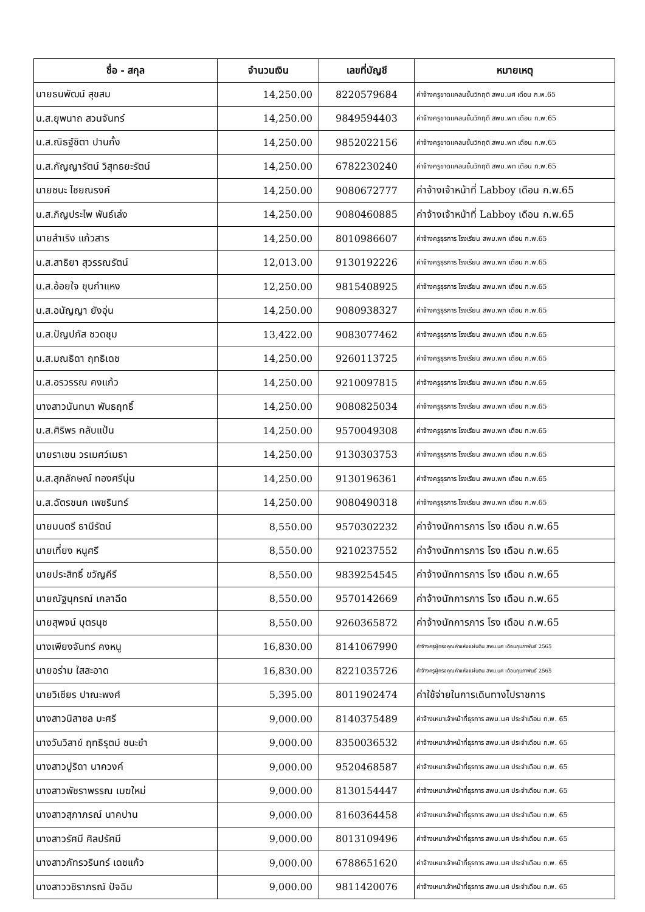| ชื่อ - สกุล | จำนวนเงิน | เลขที่บัญชี | หมายเหตุ |
| --- | --- | --- | --- |
| นายธนพัฒน์ สุขสม | 14,250.00 | 8220579684 | ค่าจ้างครูขาดแคลนขั้นวิกฤติ สพม.นศ เดือน ก.พ.65 |
| น.ส.ยุพนาถ สวนจันทร์ | 14,250.00 | 9849594403 | ค่าจ้างครูขาดแคลนขั้นวิกฤติ สพม.พท เดือน ก.พ.65 |
| น.ส.ณิธฐ์ชิตา ปานกั้ง | 14,250.00 | 9852022156 | ค่าจ้างครูขาดแคลนขั้นวิกฤติ สพม.พท เดือน ก.พ.65 |
| น.ส.กัญญารัตน์ วิสุทธยะรัตน์ | 14,250.00 | 6782230240 | ค่าจ้างครูขาดแคลนขั้นวิกฤติ สพม.พท เดือน ก.พ.65 |
| นายชนะ ไชยณรงค์ | 14,250.00 | 9080672777 | ค่าจ้างเจ้าหน้าที่ Labboy เดือน ก.พ.65 |
| น.ส.ภิญประไพ พันธ์เล่ง | 14,250.00 | 9080460885 | ค่าจ้างเจ้าหน้าที่ Labboy เดือน ก.พ.65 |
| นายสำเริง แก้วสาร | 14,250.00 | 8010986607 | ค่าจ้างครูธุรการ โรงเรียน สพม.พท เดือน ก.พ.65 |
| น.ส.สาธิยา สุวรรณรัตน์ | 12,013.00 | 9130192226 | ค่าจ้างครูธุรการ โรงเรียน สพม.พท เดือน ก.พ.65 |
| น.ส.อ้อยใจ ขุนกำแหง | 12,250.00 | 9815408925 | ค่าจ้างครูธุรการ โรงเรียน สพม.พท เดือน ก.พ.65 |
| น.ส.อนัญญา ยังอุ่น | 14,250.00 | 9080938327 | ค่าจ้างครูธุรการ โรงเรียน สพม.พท เดือน ก.พ.65 |
| น.ส.ปัญปภัส ชวดชุม | 13,422.00 | 9083077462 | ค่าจ้างครูธุรการ โรงเรียน สพม.พท เดือน ก.พ.65 |
| น.ส.มณธิดา ฤทธิเดช | 14,250.00 | 9260113725 | ค่าจ้างครูธุรการ โรงเรียน สพม.พท เดือน ก.พ.65 |
| น.ส.อรวรรณ คงแก้ว | 14,250.00 | 9210097815 | ค่าจ้างครูธุรการ โรงเรียน สพม.พท เดือน ก.พ.65 |
| นางสาวนันทนา พันธฤทธิ์ | 14,250.00 | 9080825034 | ค่าจ้างครูธุรการ โรงเรียน สพม.พท เดือน ก.พ.65 |
| น.ส.ศิริพร กลับแป้น | 14,250.00 | 9570049308 | ค่าจ้างครูธุรการ โรงเรียน สพม.พท เดือน ก.พ.65 |
| นายราเชน วรเมศว์เมธา | 14,250.00 | 9130303753 | ค่าจ้างครูธุรการ โรงเรียน สพม.พท เดือน ก.พ.65 |
| น.ส.สุภลักษณ์ ทองศรีนุ่น | 14,250.00 | 9130196361 | ค่าจ้างครูธุรการ โรงเรียน สพม.พท เดือน ก.พ.65 |
| น.ส.ฉัตรชนก เพชรินทร์ | 14,250.00 | 9080490318 | ค่าจ้างครูธุรการ โรงเรียน สพม.พท เดือน ก.พ.65 |
| นายมนตรี ธานีรัตน์ | 8,550.00 | 9570302232 | ค่าจ้างนักการภาร โรง เดือน ก.พ.65 |
| นายเที่ยง หนูศรี | 8,550.00 | 9210237552 | ค่าจ้างนักการภาร โรง เดือน ก.พ.65 |
| นายประสิทธิ์ ขวัญคีรี | 8,550.00 | 9839254545 | ค่าจ้างนักการภาร โรง เดือน ก.พ.65 |
| นายณัฐนุกรณ์ เกลาฉีด | 8,550.00 | 9570142669 | ค่าจ้างนักการภาร โรง เดือน ก.พ.65 |
| นายสุพจน์ บุตรนุช | 8,550.00 | 9260365872 | ค่าจ้างนักการภาร โรง เดือน ก.พ.65 |
| นางเพียงจันทร์ คงหนู | 16,830.00 | 8141067990 | ค่าจ้างครูผู้ทรงคุณค่าแห่งแผ่นดิน สพม.นศ เดือนกุมภาพันธ์ 2565 |
| นายอร่าม ใสสะอาด | 16,830.00 | 8221035726 | ค่าจ้างครูผู้ทรงคุณค่าแห่งแผ่นดิน สพม.นศ เดือนกุมภาพันธ์ 2565 |
| นายวิเชียร ปาณะพงศ์ | 5,395.00 | 8011902474 | ค่าใช้จ่ายในการเดินทางไปราชการ |
| นางสาวนิสาชล มะศรี | 9,000.00 | 8140375489 | ค่าจ้างเหมาเจ้าหน้าที่ธุรการ สพม.นศ ประจำเดือน ก.พ. 65 |
| นางวันวิสาข์ ฤทธิรุตม์ ชนะขำ | 9,000.00 | 8350036532 | ค่าจ้างเหมาเจ้าหน้าที่ธุรการ สพม.นศ ประจำเดือน ก.พ. 65 |
| นางสาวปูริดา นาควงค์ | 9,000.00 | 9520468587 | ค่าจ้างเหมาเจ้าหน้าที่ธุรการ สพม.นศ ประจำเดือน ก.พ. 65 |
| นางสาวพัชราพรรณ เมฆใหม่ | 9,000.00 | 8130154447 | ค่าจ้างเหมาเจ้าหน้าที่ธุรการ สพม.นศ ประจำเดือน ก.พ. 65 |
| นางสาวสุภาภรณ์ นาคปาน | 9,000.00 | 8160364458 | ค่าจ้างเหมาเจ้าหน้าที่ธุรการ สพม.นศ ประจำเดือน ก.พ. 65 |
| นางสาวรัศมี ศิลปรัศมี | 9,000.00 | 8013109496 | ค่าจ้างเหมาเจ้าหน้าที่ธุรการ สพม.นศ ประจำเดือน ก.พ. 65 |
| นางสาวภัทรวรินทร์ เดชแก้ว | 9,000.00 | 6788651620 | ค่าจ้างเหมาเจ้าหน้าที่ธุรการ สพม.นศ ประจำเดือน ก.พ. 65 |
| นางสาววชิราภรณ์ ปัจฉิม | 9,000.00 | 9811420076 | ค่าจ้างเหมาเจ้าหน้าที่ธุรการ สพม.นศ ประจำเดือน ก.พ. 65 |